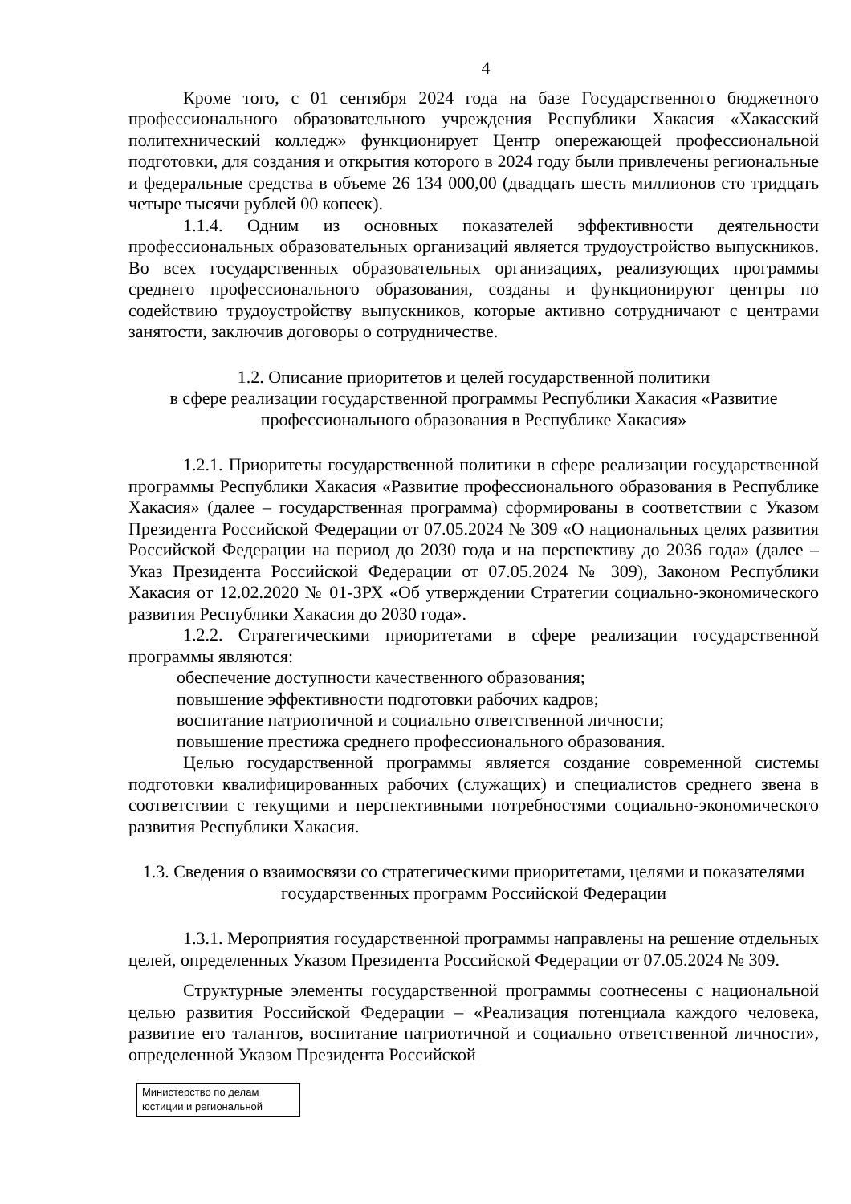4
Кроме того, с 01 сентября 2024 года на базе Государственного бюджетного профессионального образовательного учреждения Республики Хакасия «Хакасский политехнический колледж» функционирует Центр опережающей профессиональной подготовки, для создания и открытия которого в 2024 году были привлечены региональные и федеральные средства в объеме 26 134 000,00 (двадцать шесть миллионов сто тридцать четыре тысячи рублей 00 копеек).
1.1.4. Одним из основных показателей эффективности деятельности профессиональных образовательных организаций является трудоустройство выпускников. Во всех государственных образовательных организациях, реализующих программы среднего профессионального образования, созданы и функционируют центры по содействию трудоустройству выпускников, которые активно сотрудничают с центрами занятости, заключив договоры о сотрудничестве.
1.2. Описание приоритетов и целей государственной политики
в сфере реализации государственной программы Республики Хакасия «Развитие профессионального образования в Республике Хакасия»
1.2.1. Приоритеты государственной политики в сфере реализации государственной программы Республики Хакасия «Развитие профессионального образования в Республике Хакасия» (далее – государственная программа) сформированы в соответствии с Указом Президента Российской Федерации от 07.05.2024 № 309 «О национальных целях развития Российской Федерации на период до 2030 года и на перспективу до 2036 года» (далее – Указ Президента Российской Федерации от 07.05.2024 № 309), Законом Республики Хакасия от 12.02.2020 № 01-ЗРХ «Об утверждении Стратегии социально-экономического развития Республики Хакасия до 2030 года».
1.2.2. Стратегическими приоритетами в сфере реализации государственной программы являются:
обеспечение доступности качественного образования;
повышение эффективности подготовки рабочих кадров;
воспитание патриотичной и социально ответственной личности;
повышение престижа среднего профессионального образования.
Целью государственной программы является создание современной системы подготовки квалифицированных рабочих (служащих) и специалистов среднего звена в соответствии с текущими и перспективными потребностями социально-экономического развития Республики Хакасия.
1.3. Сведения о взаимосвязи со стратегическими приоритетами, целями и показателями государственных программ Российской Федерации
1.3.1. Мероприятия государственной программы направлены на решение отдельных целей, определенных Указом Президента Российской Федерации от 07.05.2024 № 309.
Структурные элементы государственной программы соотнесены с национальной целью развития Российской Федерации – «Реализация потенциала каждого человека, развитие его талантов, воспитание патриотичной и социально ответственной личности», определенной Указом Президента Российской
Министерство по делам
юстиции и региональной